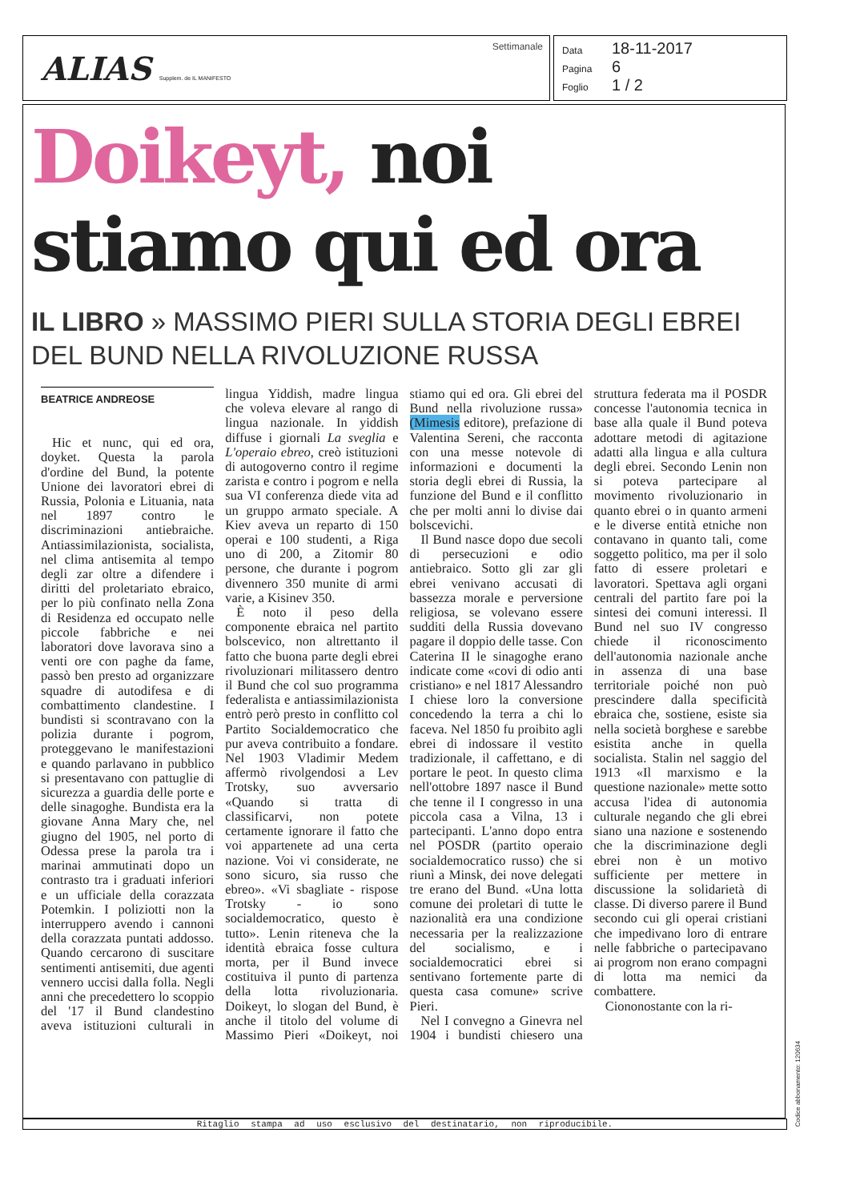ALIAS Supplem. de IL MANIFESTO
Settimanale
Data 18-11-2017
Pagina 6
Foglio 1 / 2
Doikeyt, noi
stiamo qui ed ora
IL LIBRO » MASSIMO PIERI SULLA STORIA DEGLI EBREI DEL BUND NELLA RIVOLUZIONE RUSSA
BEATRICE ANDREOSE
Hic et nunc, qui ed ora, doyket. Questa la parola d'ordine del Bund, la potente Unione dei lavoratori ebrei di Russia, Polonia e Lituania, nata nel 1897 contro le discriminazioni antiebraiche. Antiassimilazionista, socialista, nel clima antisemita al tempo degli zar oltre a difendere i diritti del proletariato ebraico, per lo più confinato nella Zona di Residenza ed occupato nelle piccole fabbriche e nei laboratori dove lavorava sino a venti ore con paghe da fame, passò ben presto ad organizzare squadre di autodifesa e di combattimento clandestine. I bundisti si scontravano con la polizia durante i pogrom, proteggevano le manifestazioni e quando parlavano in pubblico si presentavano con pattuglie di sicurezza a guardia delle porte e delle sinagoghe. Bundista era la giovane Anna Mary che, nel giugno del 1905, nel porto di Odessa prese la parola tra i marinai ammutinati dopo un contrasto tra i graduati inferiori e un ufficiale della corazzata Potemkin. I poliziotti non la interruppero avendo i cannoni della corazzata puntati addosso. Quando cercarono di suscitare sentimenti antisemiti, due agenti vennero uccisi dalla folla. Negli anni che precedettero lo scoppio del '17 il Bund clandestino aveva istituzioni culturali in lingua Yiddish, madre lingua che voleva elevare al rango di lingua nazionale. In yiddish diffuse i giornali La sveglia e L'operaio ebreo, creò istituzioni di autogoverno contro il regime zarista e contro i pogrom e nella sua VI conferenza diede vita ad un gruppo armato speciale. A Kiev aveva un reparto di 150 operai e 100 studenti, a Riga uno di 200, a Zitomir 80 persone, che durante i pogrom divennero 350 munite di armi varie, a Kisinev 350.
È noto il peso della componente ebraica nel partito bolscevico, non altrettanto il fatto che buona parte degli ebrei rivoluzionari militassero dentro il Bund che col suo programma federalista e antiassimilazionista entrò però presto in conflitto col Partito Socialdemocratico che pur aveva contribuito a fondare. Nel 1903 Vladimir Medem affermò rivolgendosi a Lev Trotsky, suo avversario «Quando si tratta di classificarvi, non potete certamente ignorare il fatto che voi appartenete ad una certa nazione. Voi vi considerate, ne sono sicuro, sia russo che ebreo». «Vi sbagliate - rispose Trotsky - io sono socialdemocratico, questo è tutto». Lenin riteneva che la identità ebraica fosse cultura morta, per il Bund invece costituiva il punto di partenza della lotta rivoluzionaria. Doikeyt, lo slogan del Bund, è anche il titolo del volume di Massimo Pieri «Doikeyt, noi stiamo qui ed ora. Gli ebrei del Bund nella rivoluzione russa» (Mimesis editore), prefazione di Valentina Sereni, che racconta con una messe notevole di informazioni e documenti la storia degli ebrei di Russia, la funzione del Bund e il conflitto che per molti anni lo divise dai bolscevichi.
Il Bund nasce dopo due secoli di persecuzioni e odio antiebraico. Sotto gli zar gli ebrei venivano accusati di bassezza morale e perversione religiosa, se volevano essere sudditi della Russia dovevano pagare il doppio delle tasse. Con Caterina II le sinagoghe erano indicate come «covi di odio anti cristiano» e nel 1817 Alessandro I chiese loro la conversione concedendo la terra a chi lo faceva. Nel 1850 fu proibito agli ebrei di indossare il vestito tradizionale, il caffettano, e di portare le peot. In questo clima nell'ottobre 1897 nasce il Bund che tenne il I congresso in una piccola casa a Vilna, 13 i partecipanti. L'anno dopo entra nel POSDR (partito operaio socialdemocratico russo) che si riunì a Minsk, dei nove delegati tre erano del Bund. «Una lotta comune dei proletari di tutte le nazionalità era una condizione necessaria per la realizzazione del socialismo, e i socialdemocratici ebrei si sentivano fortemente parte di questa casa comune» scrive Pieri.
Nel I convegno a Ginevra nel 1904 i bundisti chiesero una struttura federata ma il POSDR concesse l'autonomia tecnica in base alla quale il Bund poteva adottare metodi di agitazione adatti alla lingua e alla cultura degli ebrei. Secondo Lenin non si poteva partecipare al movimento rivoluzionario in quanto ebrei o in quanto armeni e le diverse entità etniche non contavano in quanto tali, come soggetto politico, ma per il solo fatto di essere proletari e lavoratori. Spettava agli organi centrali del partito fare poi la sintesi dei comuni interessi. Il Bund nel suo IV congresso chiede il riconoscimento dell'autonomia nazionale anche in assenza di una base territoriale poiché non può prescindere dalla specificità ebraica che, sostiene, esiste sia nella società borghese e sarebbe esistita anche in quella socialista. Stalin nel saggio del 1913 «Il marxismo e la questione nazionale» mette sotto accusa l'idea di autonomia culturale negando che gli ebrei siano una nazione e sostenendo che la discriminazione degli ebrei non è un motivo sufficiente per mettere in discussione la solidarietà di classe. Di diverso parere il Bund secondo cui gli operai cristiani che impedivano loro di entrare nelle fabbriche o partecipavano ai progrom non erano compagni di lotta ma nemici da combattere.
Ciononostante con la ri-
Ritaglio stampa ad uso esclusivo del destinatario, non riproducibile.
Codice abbonamento: 120634